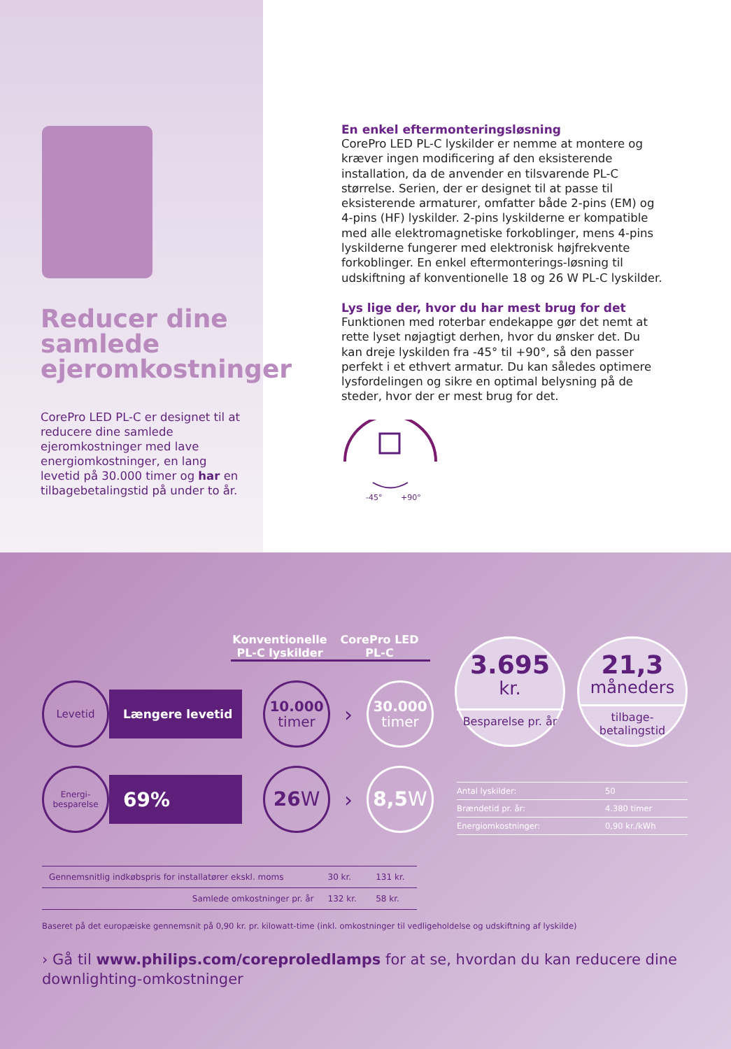Reducer dine samlede ejeromkostninger
CorePro LED PL-C er designet til at reducere dine samlede ejeromkostninger med lave energiomkostninger, en lang levetid på 30.000 timer og har en tilbagebetalingstid på under to år.
En enkel eftermonteringsløsning
CorePro LED PL-C lyskilder er nemme at montere og kræver ingen modificering af den eksisterende installation, da de anvender en tilsvarende PL-C størrelse. Serien, der er designet til at passe til eksisterende armaturer, omfatter både 2-pins (EM) og 4-pins (HF) lyskilder. 2-pins lyskilderne er kompatible med alle elektromagnetiske forkoblinger, mens 4-pins lyskilderne fungerer med elektronisk højfrekvente forkoblinger. En enkel eftermonterings-løsning til udskiftning af konventionelle 18 og 26 W PL-C lyskilder.
Lys lige der, hvor du har mest brug for det
Funktionen med roterbar endekappe gør det nemt at rette lyset nøjagtigt derhen, hvor du ønsker det. Du kan dreje lyskilden fra -45° til +90°, så den passer perfekt i et ethvert armatur. Du kan således optimere lysfordelingen og sikre en optimal belysning på de steder, hvor der er mest brug for det.
-45°
+90°
Konventionelle PL-C lyskilder
CorePro LED PL-C
Levetid
Længere levetid
10.000
timer
›
30.000
timer
Energi-
besparelse
69%
26 W
›
8,5 W
| Gennemsnitlig indkøbspris for installatører ekskl. moms | 30 kr. | 131 kr. |
| Samlede omkostninger pr. år | 132 kr. | 58 kr. |
Baseret på det europæiske gennemsnit på 0,90 kr. pr. kilowatt-time (inkl. omkostninger til vedligeholdelse og udskiftning af lyskilde)
› Gå til www.philips.com/coreproledlamps for at se, hvordan du kan reducere dine downlighting-omkostninger
3.695
kr.
Besparelse pr. år
21,3
måneders
tilbage-
betalingstid
Antal lyskilder: 50
Brændetid pr. år: 4.380 timer
Energiomkostninger: 0,90 kr./kWh